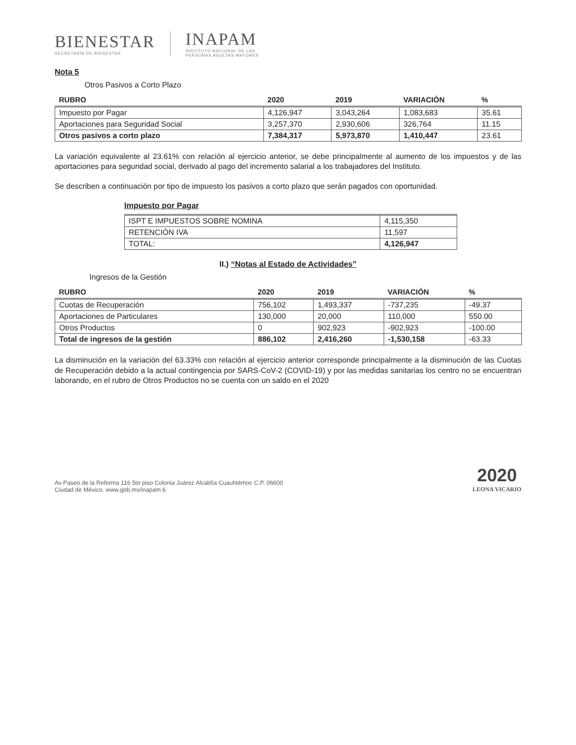BIENESTAR
SECRETARÍA DE BIENESTAR
INAPAM
INSTITUTO NACIONAL DE LAS
PERSONAS ADULTAS MAYORES
Nota 5
Otros Pasivos a Corto Plazo
| RUBRO | 2020 | 2019 | VARIACIÓN | % |
| --- | --- | --- | --- | --- |
| Impuesto por Pagar | 4,126,947 | 3,043,264 | 1,083,683 | 35.61 |
| Aportaciones para Seguridad Social | 3,257,370 | 2,930,606 | 326,764 | 11.15 |
| Otros pasivos a corto plazo | 7,384,317 | 5,973,870 | 1,410,447 | 23.61 |
La variación equivalente al 23.61% con relación al ejercicio anterior, se debe principalmente al aumento de los impuestos y de las aportaciones para seguridad social, derivado al pago del incremento salarial a los trabajadores del Instituto.
Se describen a continuación por tipo de impuesto los pasivos a corto plazo que serán pagados con oportunidad.
Impuesto por Pagar
| ISPT E IMPUESTOS SOBRE NOMINA | 4,115,350 |
| RETENCIÓN IVA | 11,597 |
| TOTAL: | 4,126,947 |
II.) “Notas al Estado de Actividades”
Ingresos de la Gestión
| RUBRO | 2020 | 2019 | VARIACIÓN | % |
| --- | --- | --- | --- | --- |
| Cuotas de Recuperación | 756,102 | 1,493,337 | -737,235 | -49.37 |
| Aportaciones de Particulares | 130,000 | 20,000 | 110,000 | 550.00 |
| Otros Productos | 0 | 902,923 | -902,923 | -100.00 |
| Total de ingresos de la gestión | 886,102 | 2,416,260 | -1,530,158 | -63.33 |
La disminución en la variación del 63.33% con relación al ejercicio anterior corresponde principalmente a la disminución de las Cuotas de Recuperación debido a la actual contingencia por SARS-CoV-2 (COVID-19) y por las medidas sanitarias los centro no se encuentran laborando, en el rubro de Otros Productos no se cuenta con un saldo en el 2020
Av Paseo de la Reforma 116 5to piso Colonia Juárez Alcaldía Cuauhtémoc C.P. 06600
Ciudad de México. www.gob.mx/inapam 6
2020
LEONA VICARIO